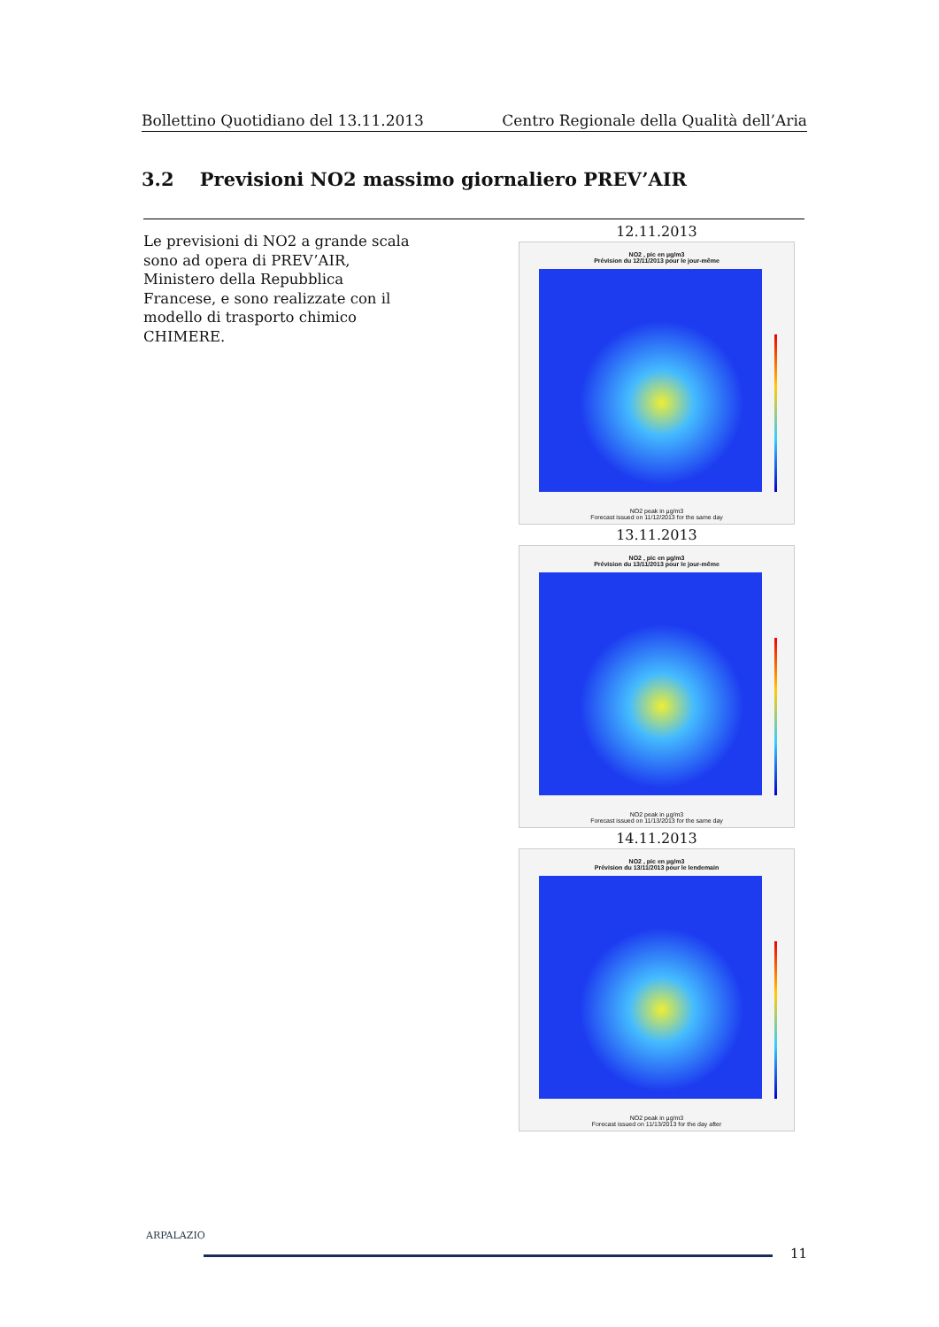Bollettino Quotidiano del 13.11.2013 Centro Regionale della Qualità dell’Aria
3.2 Previsioni NO2 massimo giornaliero PREV’AIR
Le previsioni di NO2 a grande scala sono ad opera di PREV’AIR, Ministero della Repubblica Francese, e sono realizzate con il modello di trasporto chimico CHIMERE.
12.11.2013
NO2 , pic en µg/m3
Prévision du 12/11/2013 pour le jour-même
NO2 peak in µg/m3
Forecast issued on 11/12/2013 for the same day
13.11.2013
NO2 , pic en µg/m3
Prévision du 13/11/2013 pour le jour-même
NO2 peak in µg/m3
Forecast issued on 11/13/2013 for the same day
14.11.2013
NO2 , pic en µg/m3
Prévision du 13/11/2013 pour le lendemain
NO2 peak in µg/m3
Forecast issued on 11/13/2013 for the day after
ARPALAZIO
11